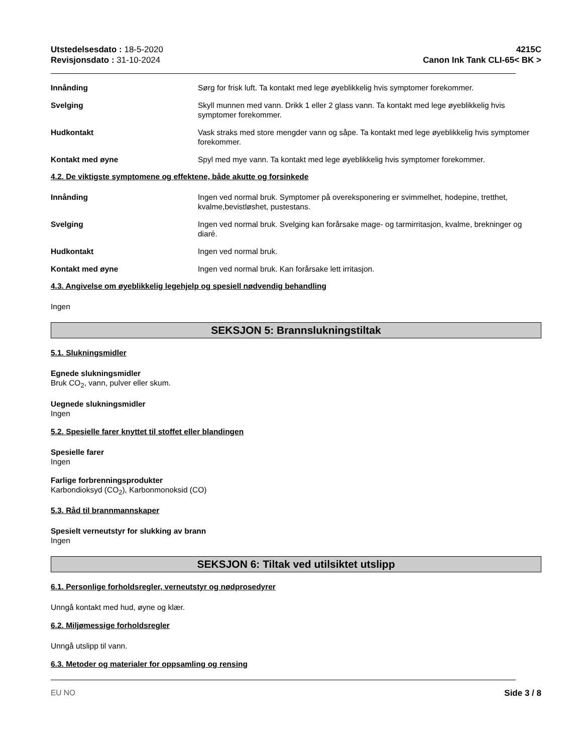Utstedelsesdato : 18-5-2020
Revisjonsdato : 31-10-2024
4215C
Canon Ink Tank CLI-65< BK >
Innånding Sørg for frisk luft. Ta kontakt med lege øyeblikkelig hvis symptomer forekommer.
Svelging Skyll munnen med vann. Drikk 1 eller 2 glass vann. Ta kontakt med lege øyeblikkelig hvis symptomer forekommer.
Hudkontakt Vask straks med store mengder vann og såpe. Ta kontakt med lege øyeblikkelig hvis symptomer forekommer.
Kontakt med øyne Spyl med mye vann. Ta kontakt med lege øyeblikkelig hvis symptomer forekommer.
4.2. De viktigste symptomene og effektene, både akutte og forsinkede
Innånding Ingen ved normal bruk. Symptomer på overeksponering er svimmelhet, hodepine, tretthet, kvalme,bevistløshet, pustestans.
Svelging Ingen ved normal bruk. Svelging kan forårsake mage- og tarmirritasjon, kvalme, brekninger og diaré.
Hudkontakt Ingen ved normal bruk.
Kontakt med øyne Ingen ved normal bruk. Kan forårsake lett irritasjon.
4.3. Angivelse om øyeblikkelig legehjelp og spesiell nødvendig behandling
Ingen
SEKSJON 5: Brannslukningstiltak
5.1. Slukningsmidler
Egnede slukningsmidler
Bruk CO<sub>2</sub>, vann, pulver eller skum.
Uegnede slukningsmidler
Ingen
5.2. Spesielle farer knyttet til stoffet eller blandingen
Spesielle farer
Ingen
Farlige forbrenningsprodukter
Karbondioksyd (CO<sub>2</sub>), Karbonmonoksid (CO)
5.3. Råd til brannmannskaper
Spesielt verneutstyr for slukking av brann
Ingen
SEKSJON 6: Tiltak ved utilsiktet utslipp
6.1. Personlige forholdsregler, verneutstyr og nødprosedyrer
Unngå kontakt med hud, øyne og klær.
6.2. Miljømessige forholdsregler
Unngå utslipp til vann.
6.3. Metoder og materialer for oppsamling og rensing
EU NO Side 3 / 8